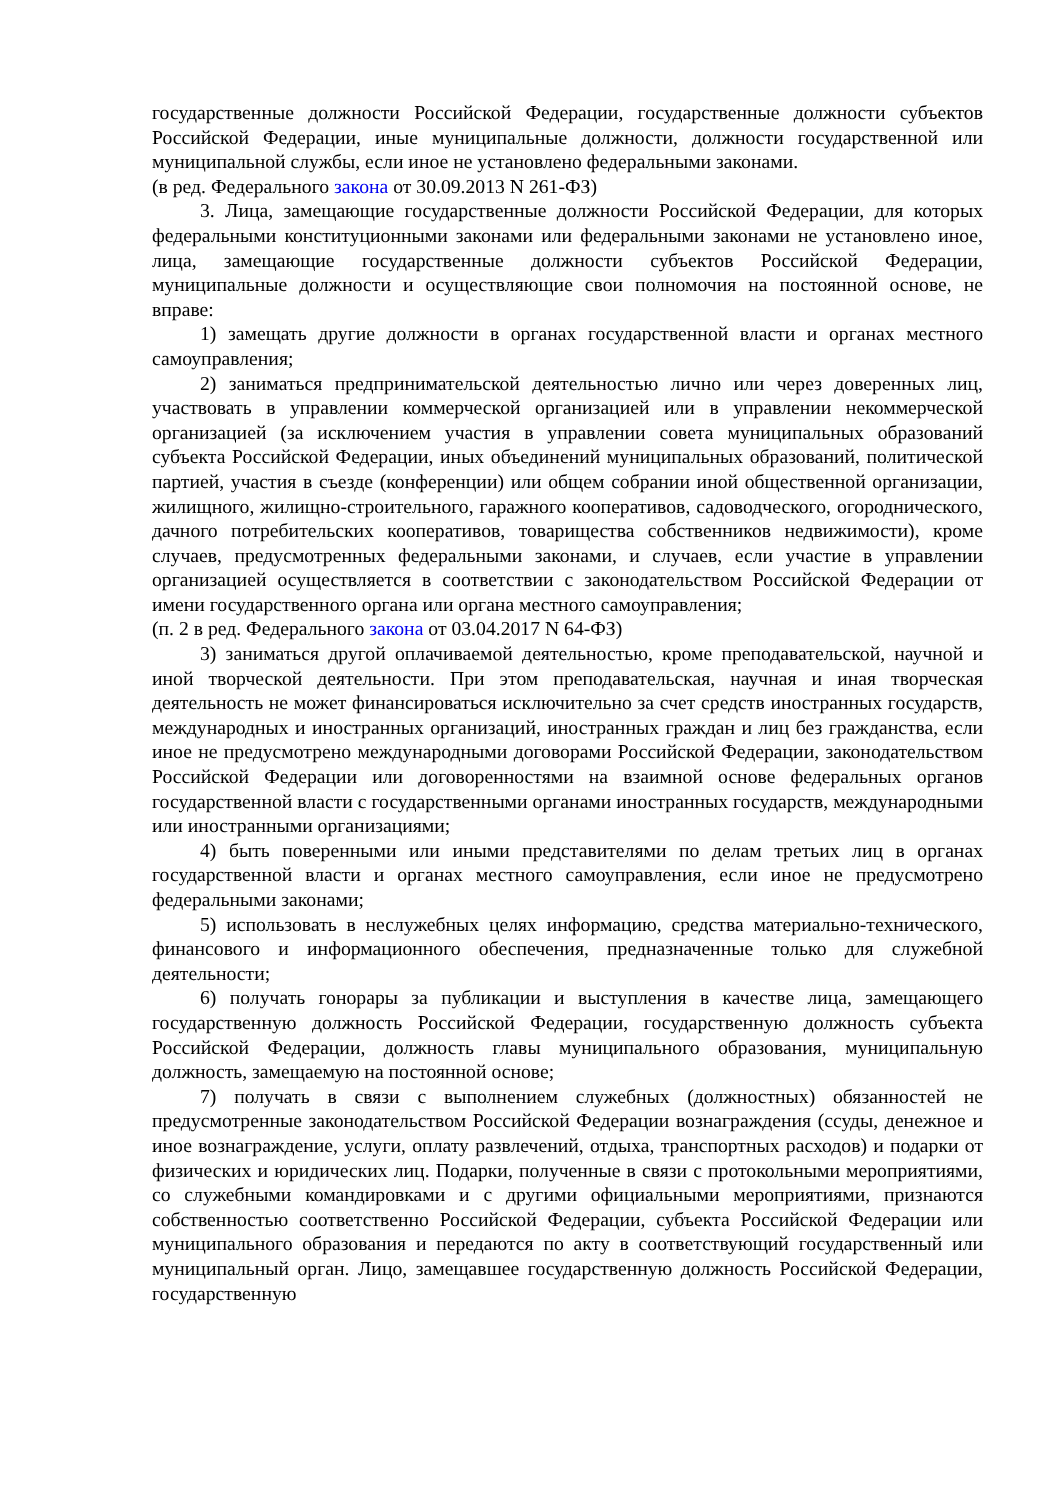государственные должности Российской Федерации, государственные должности субъектов Российской Федерации, иные муниципальные должности, должности государственной или муниципальной службы, если иное не установлено федеральными законами.
(в ред. Федерального закона от 30.09.2013 N 261-ФЗ)
3. Лица, замещающие государственные должности Российской Федерации, для которых федеральными конституционными законами или федеральными законами не установлено иное, лица, замещающие государственные должности субъектов Российской Федерации, муниципальные должности и осуществляющие свои полномочия на постоянной основе, не вправе:
1) замещать другие должности в органах государственной власти и органах местного самоуправления;
2) заниматься предпринимательской деятельностью лично или через доверенных лиц, участвовать в управлении коммерческой организацией или в управлении некоммерческой организацией (за исключением участия в управлении совета муниципальных образований субъекта Российской Федерации, иных объединений муниципальных образований, политической партией, участия в съезде (конференции) или общем собрании иной общественной организации, жилищного, жилищно-строительного, гаражного кооперативов, садоводческого, огороднического, дачного потребительских кооперативов, товарищества собственников недвижимости), кроме случаев, предусмотренных федеральными законами, и случаев, если участие в управлении организацией осуществляется в соответствии с законодательством Российской Федерации от имени государственного органа или органа местного самоуправления;
(п. 2 в ред. Федерального закона от 03.04.2017 N 64-ФЗ)
3) заниматься другой оплачиваемой деятельностью, кроме преподавательской, научной и иной творческой деятельности. При этом преподавательская, научная и иная творческая деятельность не может финансироваться исключительно за счет средств иностранных государств, международных и иностранных организаций, иностранных граждан и лиц без гражданства, если иное не предусмотрено международными договорами Российской Федерации, законодательством Российской Федерации или договоренностями на взаимной основе федеральных органов государственной власти с государственными органами иностранных государств, международными или иностранными организациями;
4) быть поверенными или иными представителями по делам третьих лиц в органах государственной власти и органах местного самоуправления, если иное не предусмотрено федеральными законами;
5) использовать в неслужебных целях информацию, средства материально-технического, финансового и информационного обеспечения, предназначенные только для служебной деятельности;
6) получать гонорары за публикации и выступления в качестве лица, замещающего государственную должность Российской Федерации, государственную должность субъекта Российской Федерации, должность главы муниципального образования, муниципальную должность, замещаемую на постоянной основе;
7) получать в связи с выполнением служебных (должностных) обязанностей не предусмотренные законодательством Российской Федерации вознаграждения (ссуды, денежное и иное вознаграждение, услуги, оплату развлечений, отдыха, транспортных расходов) и подарки от физических и юридических лиц. Подарки, полученные в связи с протокольными мероприятиями, со служебными командировками и с другими официальными мероприятиями, признаются собственностью соответственно Российской Федерации, субъекта Российской Федерации или муниципального образования и передаются по акту в соответствующий государственный или муниципальный орган. Лицо, замещавшее государственную должность Российской Федерации, государственную